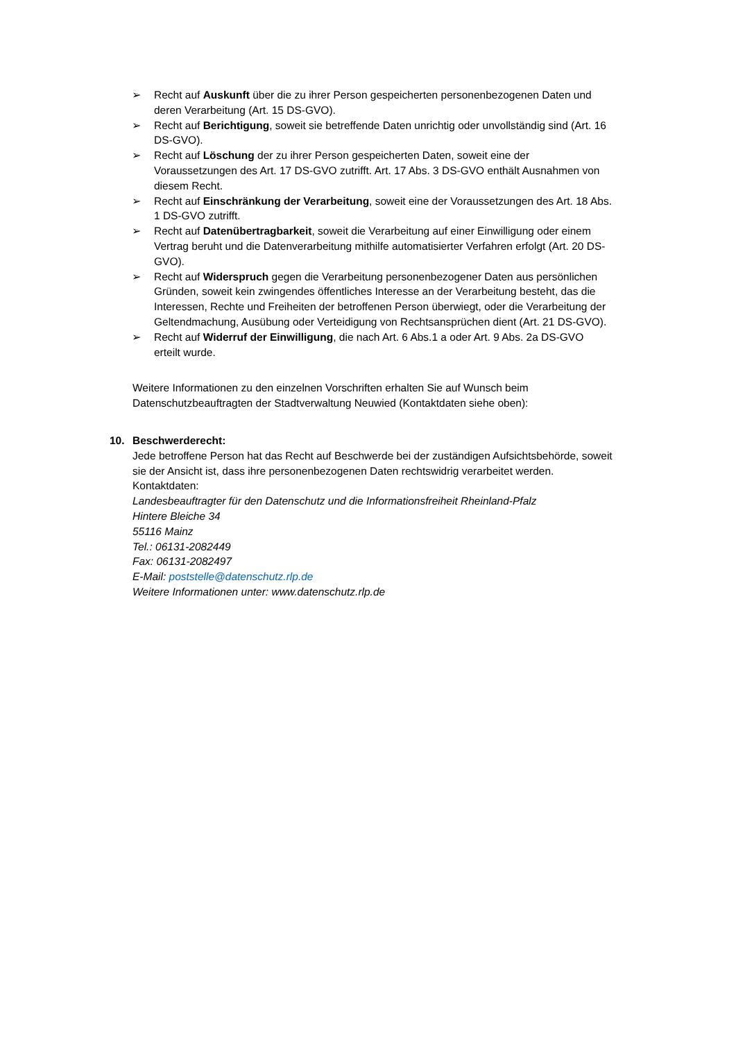➢ Recht auf Auskunft über die zu ihrer Person gespeicherten personenbezogenen Daten und deren Verarbeitung (Art. 15 DS-GVO).
➢ Recht auf Berichtigung, soweit sie betreffende Daten unrichtig oder unvollständig sind (Art. 16 DS-GVO).
➢ Recht auf Löschung der zu ihrer Person gespeicherten Daten, soweit eine der Voraussetzungen des Art. 17 DS-GVO zutrifft. Art. 17 Abs. 3 DS-GVO enthält Ausnahmen von diesem Recht.
➢ Recht auf Einschränkung der Verarbeitung, soweit eine der Voraussetzungen des Art. 18 Abs. 1 DS-GVO zutrifft.
➢ Recht auf Datenübertragbarkeit, soweit die Verarbeitung auf einer Einwilligung oder einem Vertrag beruht und die Datenverarbeitung mithilfe automatisierter Verfahren erfolgt (Art. 20 DS-GVO).
➢ Recht auf Widerspruch gegen die Verarbeitung personenbezogener Daten aus persönlichen Gründen, soweit kein zwingendes öffentliches Interesse an der Verarbeitung besteht, das die Interessen, Rechte und Freiheiten der betroffenen Person überwiegt, oder die Verarbeitung der Geltendmachung, Ausübung oder Verteidigung von Rechtsansprüchen dient (Art. 21 DS-GVO).
➢ Recht auf Widerruf der Einwilligung, die nach Art. 6 Abs.1 a oder Art. 9 Abs. 2a DS-GVO erteilt wurde.
Weitere Informationen zu den einzelnen Vorschriften erhalten Sie auf Wunsch beim Datenschutzbeauftragten der Stadtverwaltung Neuwied (Kontaktdaten siehe oben):
10. Beschwerderecht:
Jede betroffene Person hat das Recht auf Beschwerde bei der zuständigen Aufsichtsbehörde, soweit sie der Ansicht ist, dass ihre personenbezogenen Daten rechtswidrig verarbeitet werden.
Kontaktdaten:
Landesbeauftragter für den Datenschutz und die Informationsfreiheit Rheinland-Pfalz
Hintere Bleiche 34
55116 Mainz
Tel.: 06131-2082449
Fax: 06131-2082497
E-Mail: poststelle@datenschutz.rlp.de
Weitere Informationen unter: www.datenschutz.rlp.de